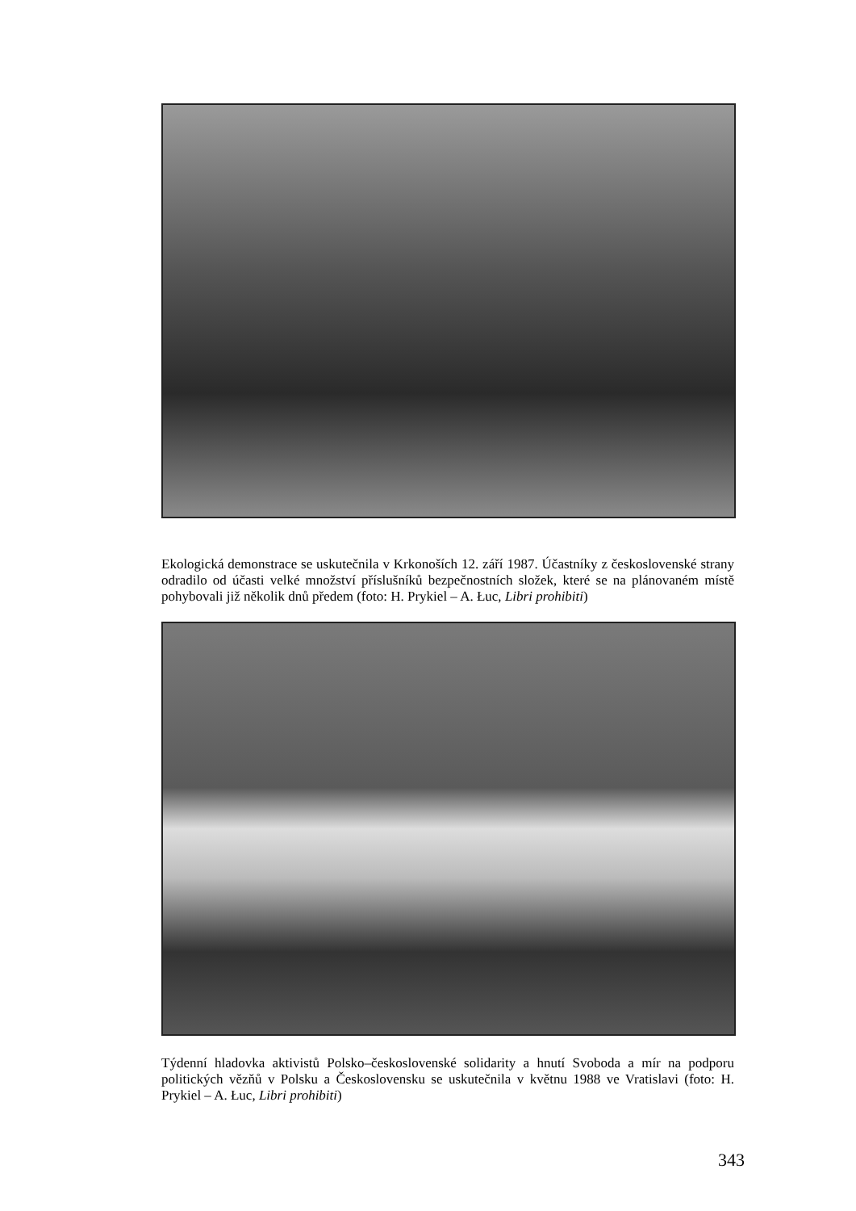Ekologická demonstrace se uskutečnila v Krkonoších 12. září 1987. Účastníky z československé strany odradilo od účasti velké množství příslušníků bezpečnostních složek, které se na plánovaném místě pohybovali již několik dnů předem (foto: H. Prykiel – A. Łuc, Libri prohibiti)
Týdenní hladovka aktivistů Polsko–československé solidarity a hnutí Svoboda a mír na podporu politických vězňů v Polsku a Československu se uskutečnila v květnu 1988 ve Vratislavi (foto: H. Prykiel – A. Łuc, Libri prohibiti)
343